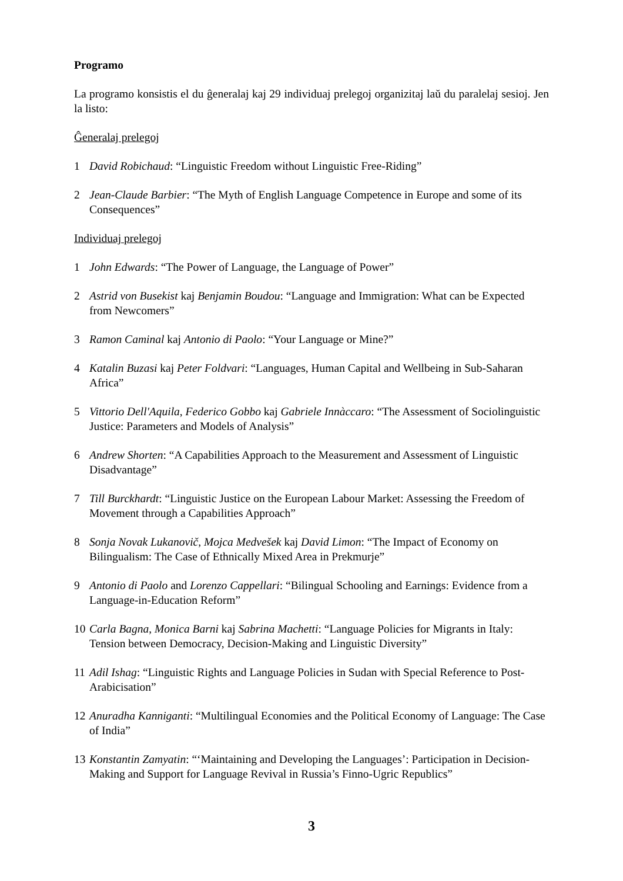Programo
La programo konsistis el du ĝeneralaj kaj 29 individuaj prelegoj organizitaj laŭ du paralelaj sesioj. Jen la listo:
Ĝeneralaj prelegoj
1 David Robichaud: “Linguistic Freedom without Linguistic Free-Riding”
2 Jean-Claude Barbier: “The Myth of English Language Competence in Europe and some of its Consequences”
Individuaj prelegoj
1 John Edwards: “The Power of Language, the Language of Power”
2 Astrid von Busekist kaj Benjamin Boudou: “Language and Immigration: What can be Expected from Newcomers”
3 Ramon Caminal kaj Antonio di Paolo: “Your Language or Mine?”
4 Katalin Buzasi kaj Peter Foldvari: “Languages, Human Capital and Wellbeing in Sub-Saharan Africa”
5 Vittorio Dell'Aquila, Federico Gobbo kaj Gabriele Innàccaro: “The Assessment of Sociolinguistic Justice: Parameters and Models of Analysis”
6 Andrew Shorten: “A Capabilities Approach to the Measurement and Assessment of Linguistic Disadvantage”
7 Till Burckhardt: “Linguistic Justice on the European Labour Market: Assessing the Freedom of Movement through a Capabilities Approach”
8 Sonja Novak Lukanovič, Mojca Medvešek kaj David Limon: “The Impact of Economy on Bilingualism: The Case of Ethnically Mixed Area in Prekmurje”
9 Antonio di Paolo and Lorenzo Cappellari: “Bilingual Schooling and Earnings: Evidence from a Language-in-Education Reform”
10 Carla Bagna, Monica Barni kaj Sabrina Machetti: “Language Policies for Migrants in Italy: Tension between Democracy, Decision-Making and Linguistic Diversity”
11 Adil Ishag: “Linguistic Rights and Language Policies in Sudan with Special Reference to Post-Arabicisation”
12 Anuradha Kanniganti: “Multilingual Economies and the Political Economy of Language: The Case of India”
13 Konstantin Zamyatin: “‘Maintaining and Developing the Languages’: Participation in Decision-Making and Support for Language Revival in Russia’s Finno-Ugric Republics”
3